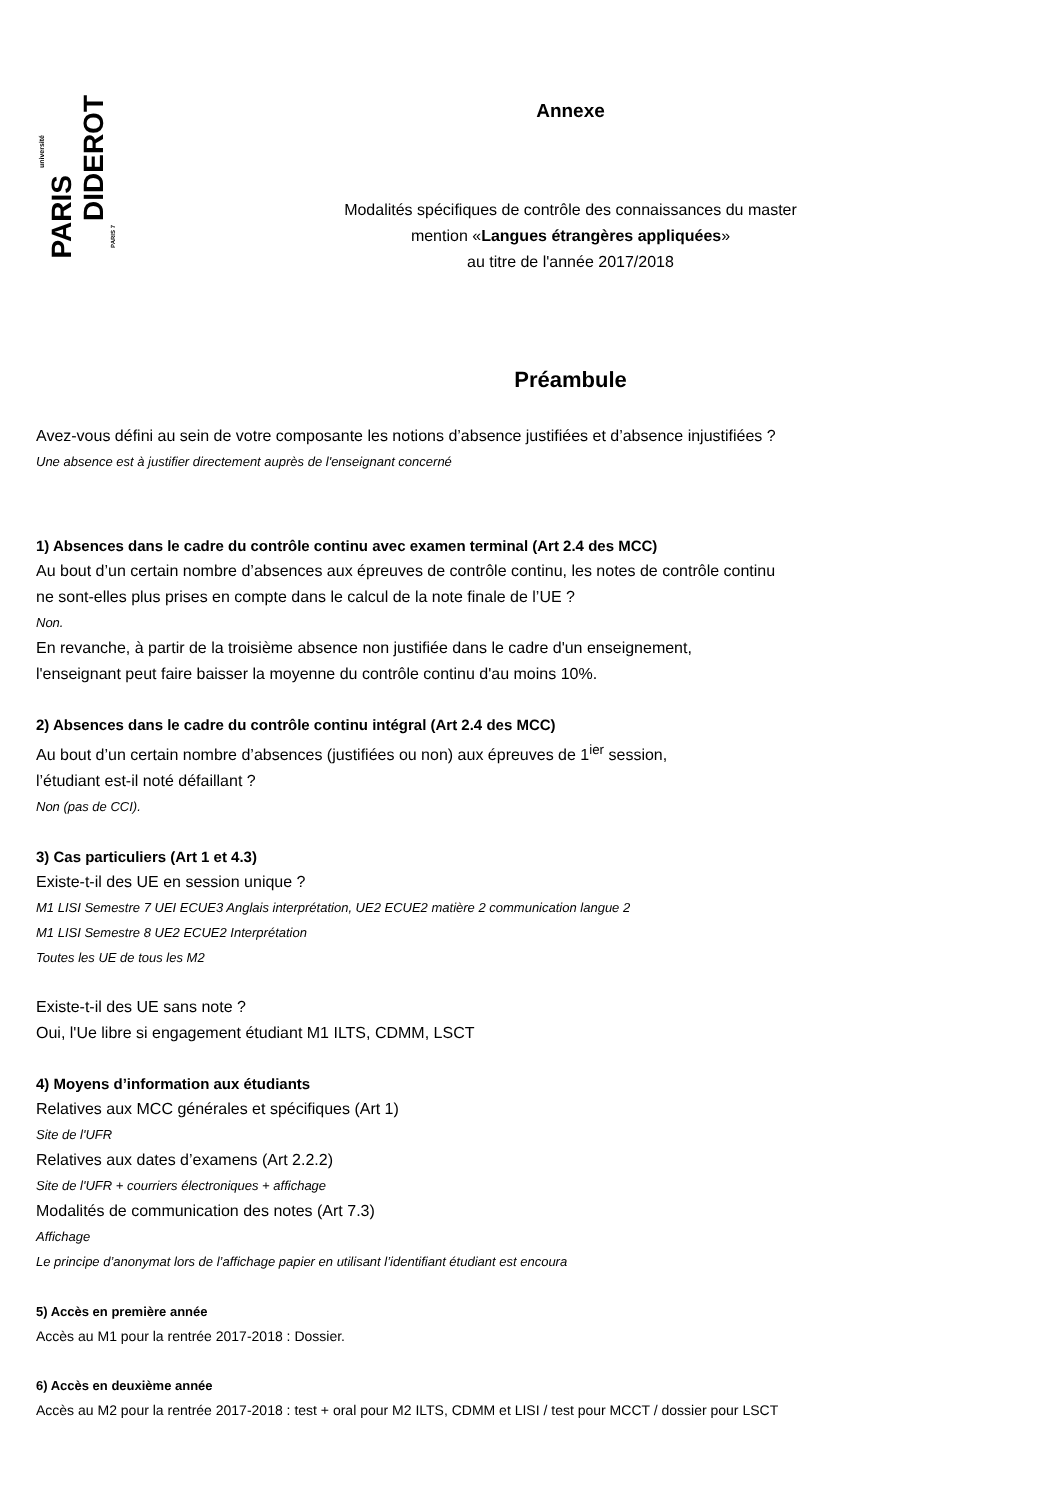DIDEROT
PARIS
université
PARIS 7
Annexe
Modalités spécifiques de contrôle des connaissances du master
mention «Langues étrangères appliquées»
au titre de l'année 2017/2018
Préambule
Avez-vous défini au sein de votre composante les notions d’absence justifiées et d’absence injustifiées ?
Une absence est à justifier directement auprès de l'enseignant concerné
1) Absences dans le cadre du contrôle continu avec examen terminal (Art 2.4 des MCC)
Au bout d’un certain nombre d’absences aux épreuves de contrôle continu, les notes de contrôle continu
ne sont-elles plus prises en compte dans le calcul de la note finale de l’UE ?
Non.
En revanche, à partir de la troisième absence non justifiée dans le cadre d'un enseignement,
l'enseignant peut faire baisser la moyenne du contrôle continu d'au moins 10%.
2) Absences dans le cadre du contrôle continu intégral (Art 2.4 des MCC)
Au bout d’un certain nombre d’absences (justifiées ou non) aux épreuves de 1<sup>ier</sup> session,
l’étudiant est-il noté défaillant ?
Non (pas de CCI).
3) Cas particuliers (Art 1 et 4.3)
Existe-t-il des UE en session unique ?
M1 LISI Semestre 7 UEI ECUE3 Anglais interprétation, UE2 ECUE2 matière 2 communication langue 2
M1 LISI Semestre 8 UE2 ECUE2 Interprétation
Toutes les UE de tous les M2
Existe-t-il des UE sans note ?
Oui, l'Ue libre si engagement étudiant M1 ILTS, CDMM, LSCT
4) Moyens d’information aux étudiants
Relatives aux MCC générales et spécifiques (Art 1)
Site de l'UFR
Relatives aux dates d’examens (Art 2.2.2)
Site de l'UFR + courriers électroniques + affichage
Modalités de communication des notes (Art 7.3)
Affichage
Le principe d’anonymat lors de l’affichage papier en utilisant l’identifiant étudiant est encoura
5) Accès en première année
Accès au M1 pour la rentrée 2017-2018 : Dossier.
6) Accès en deuxième année
Accès au M2 pour la rentrée 2017-2018 : test + oral pour M2 ILTS, CDMM et LISI / test pour MCCT / dossier pour LSCT